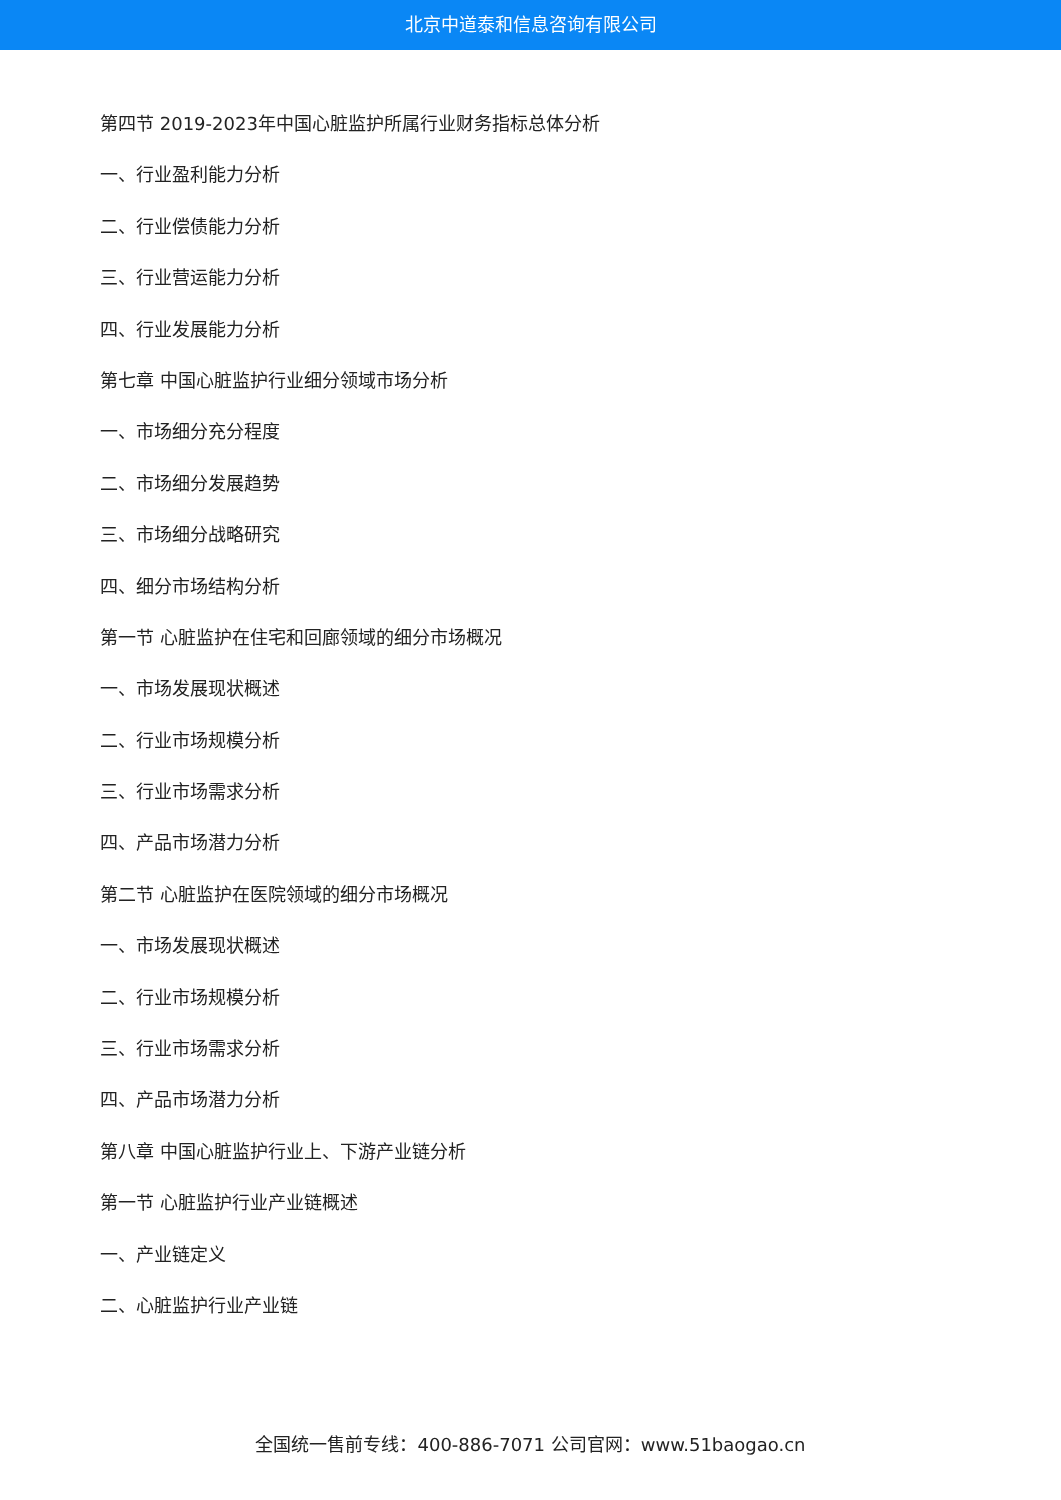北京中道泰和信息咨询有限公司
第四节 2019-2023年中国心脏监护所属行业财务指标总体分析
一、行业盈利能力分析
二、行业偿债能力分析
三、行业营运能力分析
四、行业发展能力分析
第七章 中国心脏监护行业细分领域市场分析
一、市场细分充分程度
二、市场细分发展趋势
三、市场细分战略研究
四、细分市场结构分析
第一节 心脏监护在住宅和回廊领域的细分市场概况
一、市场发展现状概述
二、行业市场规模分析
三、行业市场需求分析
四、产品市场潜力分析
第二节 心脏监护在医院领域的细分市场概况
一、市场发展现状概述
二、行业市场规模分析
三、行业市场需求分析
四、产品市场潜力分析
第八章 中国心脏监护行业上、下游产业链分析
第一节 心脏监护行业产业链概述
一、产业链定义
二、心脏监护行业产业链
全国统一售前专线：400-886-7071 公司官网：www.51baogao.cn